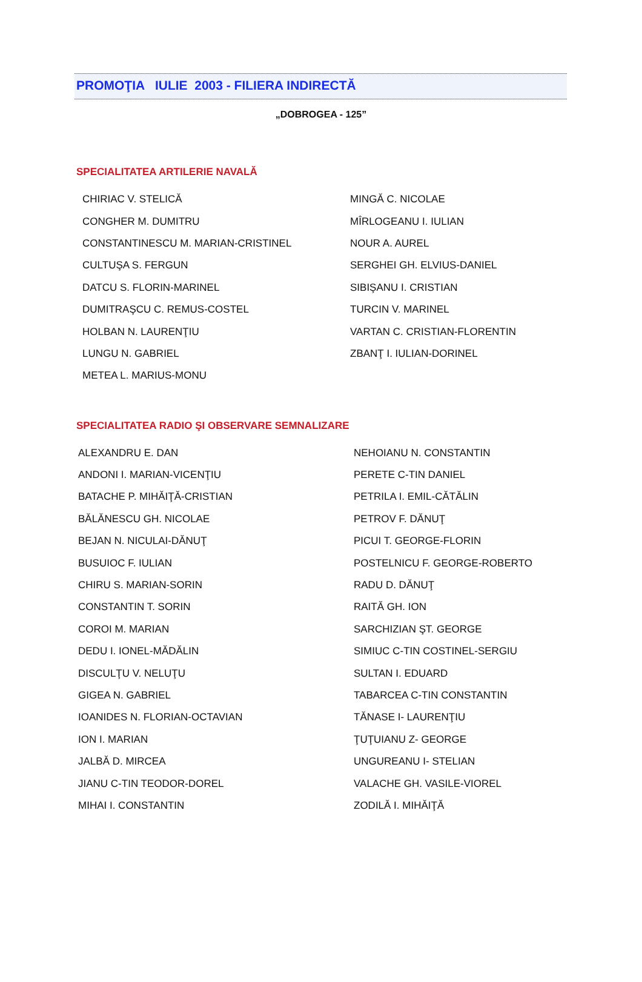PROMOŢIA IULIE 2003 - FILIERA INDIRECTĂ
„DOBROGEA - 125”
SPECIALITATEA ARTILERIE NAVALĂ
| CHIRIAC V. STELICĂ | MINGĂ C. NICOLAE |
| CONGHER M. DUMITRU | MÎRLOGEANU I. IULIAN |
| CONSTANTINESCU M. MARIAN-CRISTINEL | NOUR A. AUREL |
| CULTUŞA S. FERGUN | SERGHEI GH. ELVIUS-DANIEL |
| DATCU S. FLORIN-MARINEL | SIBIŞANU I. CRISTIAN |
| DUMITRAŞCU C. REMUS-COSTEL | TURCIN V. MARINEL |
| HOLBAN N. LAURENŢIU | VARTAN C. CRISTIAN-FLORENTIN |
| LUNGU N. GABRIEL | ZBANŢ I. IULIAN-DORINEL |
| METEA L. MARIUS-MONU | |
SPECIALITATEA RADIO ŞI OBSERVARE SEMNALIZARE
| ALEXANDRU E. DAN | NEHOIANU N. CONSTANTIN |
| ANDONI I. MARIAN-VICENŢIU | PERETE C-TIN DANIEL |
| BATACHE P. MIHĂIŢĂ-CRISTIAN | PETRILA I. EMIL-CĂTĂLIN |
| BĂLĂNESCU GH. NICOLAE | PETROV F. DĂNUŢ |
| BEJAN N. NICULAI-DĂNUŢ | PICUI T. GEORGE-FLORIN |
| BUSUIOC F. IULIAN | POSTELNICU F. GEORGE-ROBERTO |
| CHIRU S. MARIAN-SORIN | RADU D. DĂNUŢ |
| CONSTANTIN T. SORIN | RAITĂ GH. ION |
| COROI M. MARIAN | SARCHIZIAN ŞT. GEORGE |
| DEDU I. IONEL-MĂDĂLIN | SIMIUC C-TIN COSTINEL-SERGIU |
| DISCULŢU V. NELUŢU | SULTAN I. EDUARD |
| GIGEA N. GABRIEL | TABARCEA C-TIN CONSTANTIN |
| IOANIDES N. FLORIAN-OCTAVIAN | TĂNASE I- LAURENŢIU |
| ION I. MARIAN | ŢUŢUIANU Z- GEORGE |
| JALBĂ D. MIRCEA | UNGUREANU I- STELIAN |
| JIANU C-TIN TEODOR-DOREL | VALACHE GH. VASILE-VIOREL |
| MIHAI I. CONSTANTIN | ZODILĂ I. MIHĂIŢĂ |